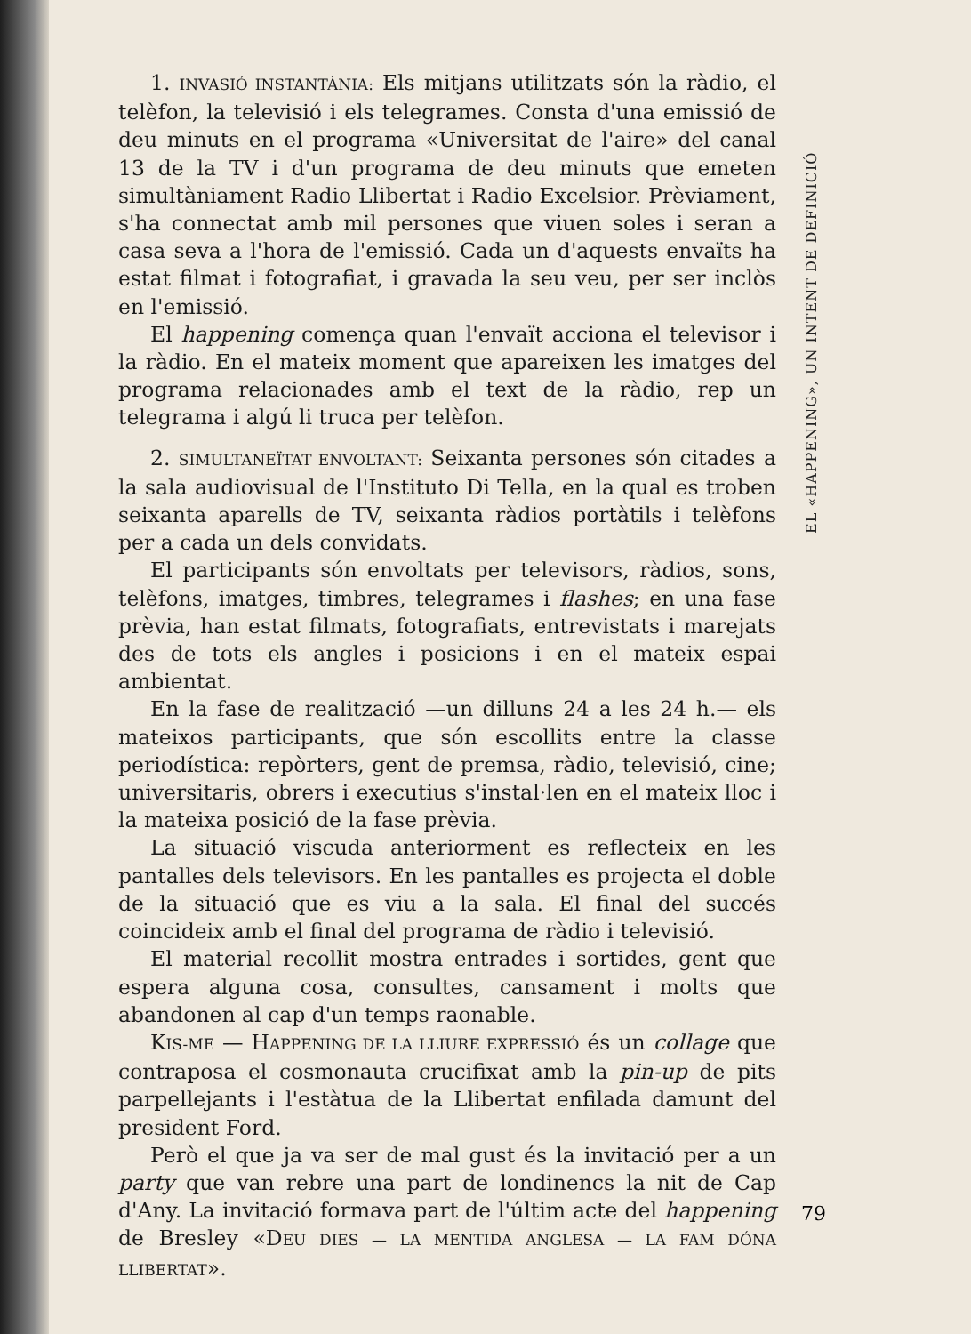1. INVASIÓ INSTANTÀNIA: Els mitjans utilitzats són la ràdio, el telèfon, la televisió i els telegrames. Consta d'una emissió de deu minuts en el programa «Universitat de l'aire» del canal 13 de la TV i d'un programa de deu minuts que emeten simultàniament Radio Llibertat i Radio Excelsior. Prèviament, s'ha connectat amb mil persones que viuen soles i seran a casa seva a l'hora de l'emissió. Cada un d'aquests envaïts ha estat filmat i fotografiat, i gravada la seu veu, per ser inclòs en l'emissió.
El happening comença quan l'envaït acciona el televisor i la ràdio. En el mateix moment que apareixen les imatges del programa relacionades amb el text de la ràdio, rep un telegrama i algú li truca per telèfon.
2. SIMULTANEÏTAT ENVOLTANT: Seixanta persones són citades a la sala audiovisual de l'Instituto Di Tella, en la qual es troben seixanta aparells de TV, seixanta ràdios portàtils i telèfons per a cada un dels convidats.
El participants són envoltats per televisors, ràdios, sons, telèfons, imatges, timbres, telegrames i flashes; en una fase prèvia, han estat filmats, fotografiats, entrevistats i marejats des de tots els angles i posicions i en el mateix espai ambientat.
En la fase de realització —un dilluns 24 a les 24 h.— els mateixos participants, que són escollits entre la classe periodística: repòrters, gent de premsa, ràdio, televisió, cine; universitaris, obrers i executius s'instal·len en el mateix lloc i la mateixa posició de la fase prèvia.
La situació viscuda anteriorment es reflecteix en les pantalles dels televisors. En les pantalles es projecta el doble de la situació que es viu a la sala. El final del succés coincideix amb el final del programa de ràdio i televisió.
El material recollit mostra entrades i sortides, gent que espera alguna cosa, consultes, cansament i molts que abandonen al cap d'un temps raonable.
KIS-ME — HAPPENING DE LA LLIURE EXPRESSIÓ és un collage que contraposa el cosmonauta crucifixat amb la pin-up de pits parpellejants i l'estàtua de la Llibertat enfilada damunt del president Ford.
Però el que ja va ser de mal gust és la invitació per a un party que van rebre una part de londinencs la nit de Cap d'Any. La invitació formava part de l'últim acte del happening de Bresley «DEU DIES — LA MENTIDA ANGLESA — LA FAM DÓNA LLIBERTAT».
EL «HAPPENING», UN INTENT DE DEFINICIÓ
79